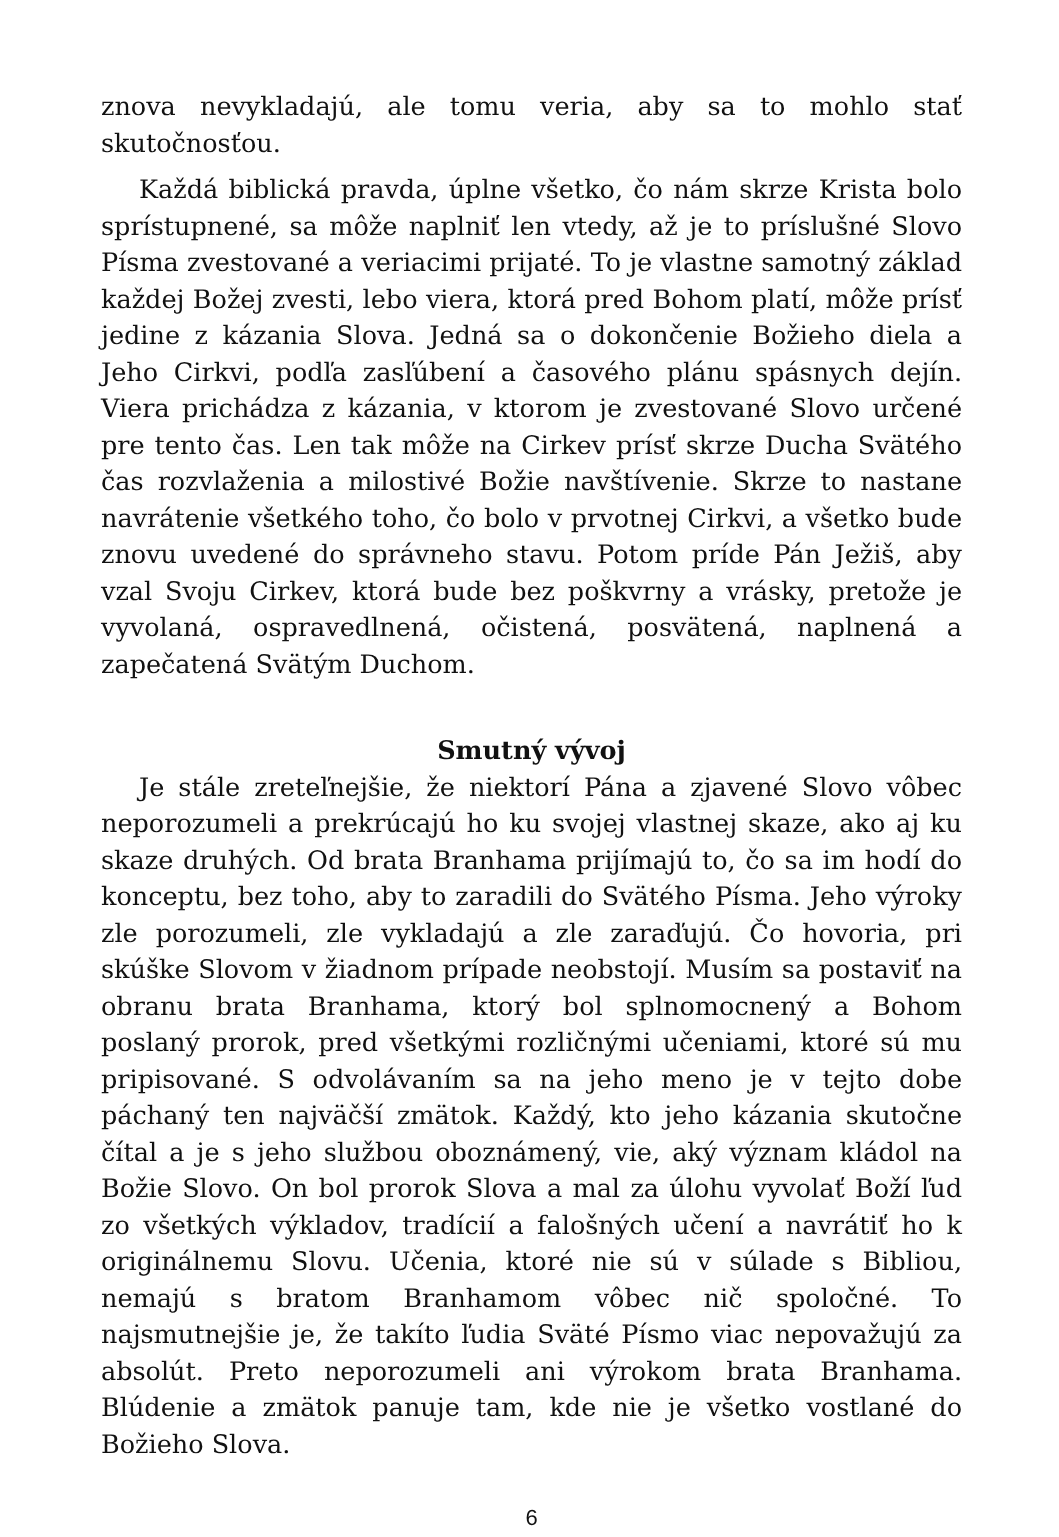znova nevykladajú, ale tomu veria, aby sa to mohlo stať skutočnosťou.
Každá biblická pravda, úplne všetko, čo nám skrze Krista bolo sprístupnené, sa môže naplniť len vtedy, až je to príslušné Slovo Písma zvestované a veriacimi prijaté. To je vlastne samotný základ každej Božej zvesti, lebo viera, ktorá pred Bohom platí, môže prísť jedine z kázania Slova. Jedná sa o dokončenie Božieho diela a Jeho Cirkvi, podľa zasľúbení a časového plánu spásnych dejín. Viera prichádza z kázania, v ktorom je zvestované Slovo určené pre tento čas. Len tak môže na Cirkev prísť skrze Ducha Svätého čas rozvlaženia a milostivé Božie navštívenie. Skrze to nastane navrátenie všetkého toho, čo bolo v prvotnej Cirkvi, a všetko bude znovu uvedené do správneho stavu. Potom príde Pán Ježiš, aby vzal Svoju Cirkev, ktorá bude bez poškvrny a vrásky, pretože je vyvolaná, ospravedlnená, očistená, posvätená, naplnená a zapečatená Svätým Duchom.
Smutný vývoj
Je stále zreteľnejšie, že niektorí Pána a zjavené Slovo vôbec neporozumeli a prekrúcajú ho ku svojej vlastnej skaze, ako aj ku skaze druhých. Od brata Branhama prijímajú to, čo sa im hodí do konceptu, bez toho, aby to zaradili do Svätého Písma. Jeho výroky zle porozumeli, zle vykladajú a zle zaraďujú. Čo hovoria, pri skúške Slovom v žiadnom prípade neobstojí. Musím sa postaviť na obranu brata Branhama, ktorý bol splnomocnený a Bohom poslaný prorok, pred všetkými rozličnými učeniami, ktoré sú mu pripisované. S odvolávaním sa na jeho meno je v tejto dobe páchaný ten najväčší zmätok. Každý, kto jeho kázania skutočne čítal a je s jeho službou oboznámený, vie, aký význam kládol na Božie Slovo. On bol prorok Slova a mal za úlohu vyvolať Boží ľud zo všetkých výkladov, tradícií a falošných učení a navrátiť ho k originálnemu Slovu. Učenia, ktoré nie sú v súlade s Bibliou, nemajú s bratom Branhamom vôbec nič spoločné. To najsmutnejšie je, že takíto ľudia Sväté Písmo viac nepovažujú za absolút. Preto neporozumeli ani výrokom brata Branhama. Blúdenie a zmätok panuje tam, kde nie je všetko vostlané do Božieho Slova.
6